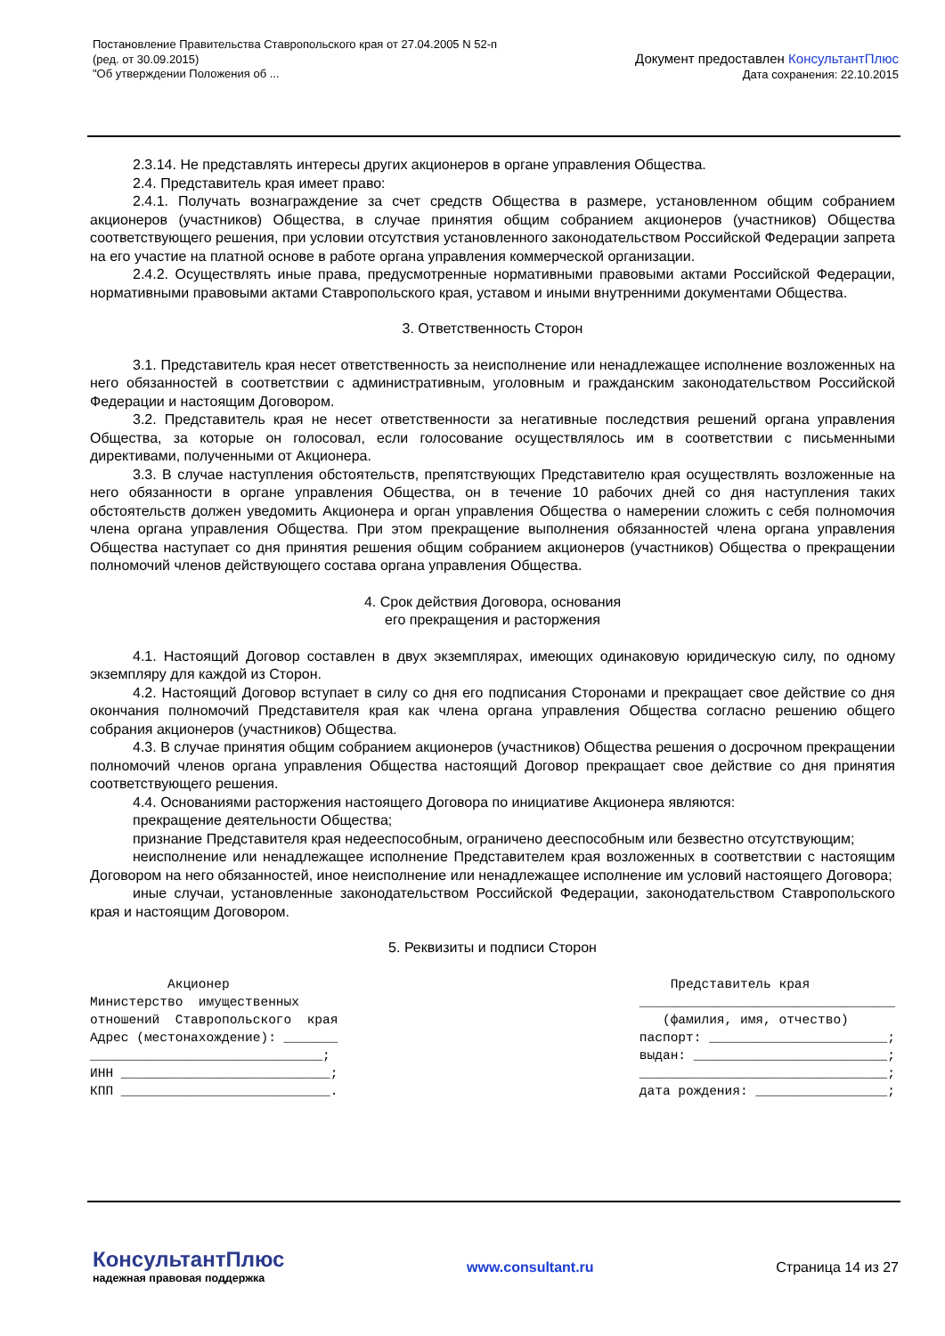Постановление Правительства Ставропольского края от 27.04.2005 N 52-п
(ред. от 30.09.2015)
"Об утверждении Положения об ...
Документ предоставлен КонсультантПлюс
Дата сохранения: 22.10.2015
2.3.14. Не представлять интересы других акционеров в органе управления Общества.
2.4. Представитель края имеет право:
2.4.1. Получать вознаграждение за счет средств Общества в размере, установленном общим собранием акционеров (участников) Общества, в случае принятия общим собранием акционеров (участников) Общества соответствующего решения, при условии отсутствия установленного законодательством Российской Федерации запрета на его участие на платной основе в работе органа управления коммерческой организации.
2.4.2. Осуществлять иные права, предусмотренные нормативными правовыми актами Российской Федерации, нормативными правовыми актами Ставропольского края, уставом и иными внутренними документами Общества.
3. Ответственность Сторон
3.1. Представитель края несет ответственность за неисполнение или ненадлежащее исполнение возложенных на него обязанностей в соответствии с административным, уголовным и гражданским законодательством Российской Федерации и настоящим Договором.
3.2. Представитель края не несет ответственности за негативные последствия решений органа управления Общества, за которые он голосовал, если голосование осуществлялось им в соответствии с письменными директивами, полученными от Акционера.
3.3. В случае наступления обстоятельств, препятствующих Представителю края осуществлять возложенные на него обязанности в органе управления Общества, он в течение 10 рабочих дней со дня наступления таких обстоятельств должен уведомить Акционера и орган управления Общества о намерении сложить с себя полномочия члена органа управления Общества. При этом прекращение выполнения обязанностей члена органа управления Общества наступает со дня принятия решения общим собранием акционеров (участников) Общества о прекращении полномочий членов действующего состава органа управления Общества.
4. Срок действия Договора, основания
его прекращения и расторжения
4.1. Настоящий Договор составлен в двух экземплярах, имеющих одинаковую юридическую силу, по одному экземпляру для каждой из Сторон.
4.2. Настоящий Договор вступает в силу со дня его подписания Сторонами и прекращает свое действие со дня окончания полномочий Представителя края как члена органа управления Общества согласно решению общего собрания акционеров (участников) Общества.
4.3. В случае принятия общим собранием акционеров (участников) Общества решения о досрочном прекращении полномочий членов органа управления Общества настоящий Договор прекращает свое действие со дня принятия соответствующего решения.
4.4. Основаниями расторжения настоящего Договора по инициативе Акционера являются:
прекращение деятельности Общества;
признание Представителя края недееспособным, ограничено дееспособным или безвестно отсутствующим;
неисполнение или ненадлежащее исполнение Представителем края возложенных в соответствии с настоящим Договором на него обязанностей, иное неисполнение или ненадлежащее исполнение им условий настоящего Договора;
иные случаи, установленные законодательством Российской Федерации, законодательством Ставропольского края и настоящим Договором.
5. Реквизиты и подписи Сторон
Акционер Министерство имущественных отношений Ставропольского края Адрес (местонахождение): _______ ______________________________; ИНН ___________________________; КПП ___________________________.
Представитель края _________________________________ (фамилия, имя, отчество) паспорт: _______________________; выдан: _________________________; ________________________________; дата рождения: _________________;
КонсультантПлюс
надежная правовая поддержка
www.consultant.ru Страница 14 из 27